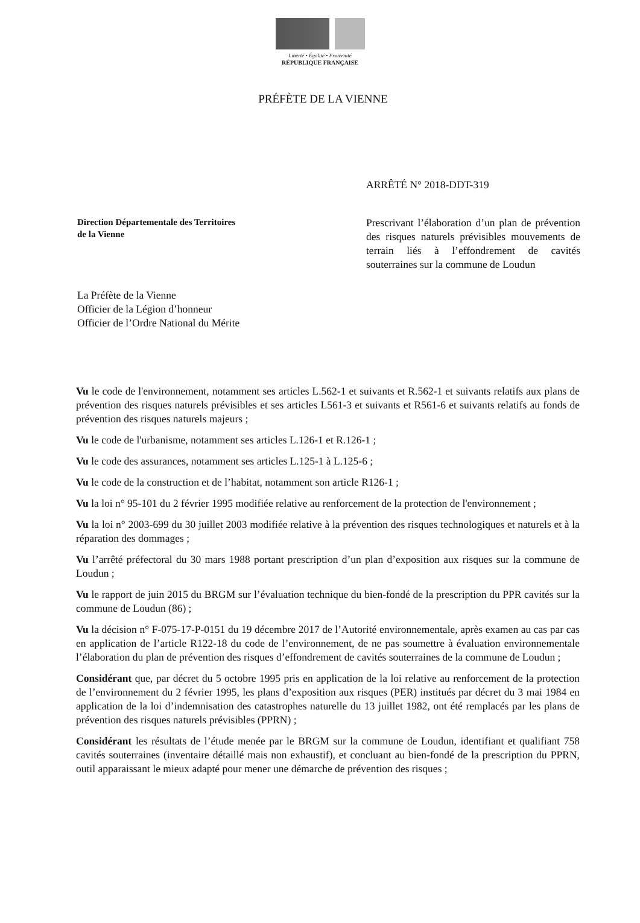Liberté • Égalité • Fraternité
RÉPUBLIQUE FRANÇAISE
PRÉFÈTE DE LA VIENNE
ARRÊTÉ N° 2018-DDT-319
Direction Départementale des Territoires
de la Vienne
Prescrivant l’élaboration d’un plan de prévention des risques naturels prévisibles mouvements de terrain liés à l’effondrement de cavités souterraines sur la commune de Loudun
La Préfète de la Vienne
Officier de la Légion d’honneur
Officier de l’Ordre National du Mérite
Vu le code de l'environnement, notamment ses articles L.562-1 et suivants et R.562-1 et suivants relatifs aux plans de prévention des risques naturels prévisibles et ses articles L561-3 et suivants et R561-6 et suivants relatifs au fonds de prévention des risques naturels majeurs ;
Vu le code de l'urbanisme, notamment ses articles L.126-1 et R.126-1 ;
Vu le code des assurances, notamment ses articles L.125-1 à L.125-6 ;
Vu le code de la construction et de l’habitat, notamment son article R126-1 ;
Vu la loi n° 95-101 du 2 février 1995 modifiée relative au renforcement de la protection de l'environnement ;
Vu la loi n° 2003-699 du 30 juillet 2003 modifiée relative à la prévention des risques technologiques et naturels et à la réparation des dommages ;
Vu l’arrêté préfectoral du 30 mars 1988 portant prescription d’un plan d’exposition aux risques sur la commune de Loudun ;
Vu le rapport de juin 2015 du BRGM sur l’évaluation technique du bien-fondé de la prescription du PPR cavités sur la commune de Loudun (86) ;
Vu la décision n° F-075-17-P-0151 du 19 décembre 2017 de l’Autorité environnementale, après examen au cas par cas en application de l’article R122-18 du code de l’environnement, de ne pas soumettre à évaluation environnementale l’élaboration du plan de prévention des risques d’effondrement de cavités souterraines de la commune de Loudun ;
Considérant que, par décret du 5 octobre 1995 pris en application de la loi relative au renforcement de la protection de l’environnement du 2 février 1995, les plans d’exposition aux risques (PER) institués par décret du 3 mai 1984 en application de la loi d’indemnisation des catastrophes naturelle du 13 juillet 1982, ont été remplacés par les plans de prévention des risques naturels prévisibles (PPRN) ;
Considérant les résultats de l’étude menée par le BRGM sur la commune de Loudun, identifiant et qualifiant 758 cavités souterraines (inventaire détaillé mais non exhaustif), et concluant au bien-fondé de la prescription du PPRN, outil apparaissant le mieux adapté pour mener une démarche de prévention des risques ;